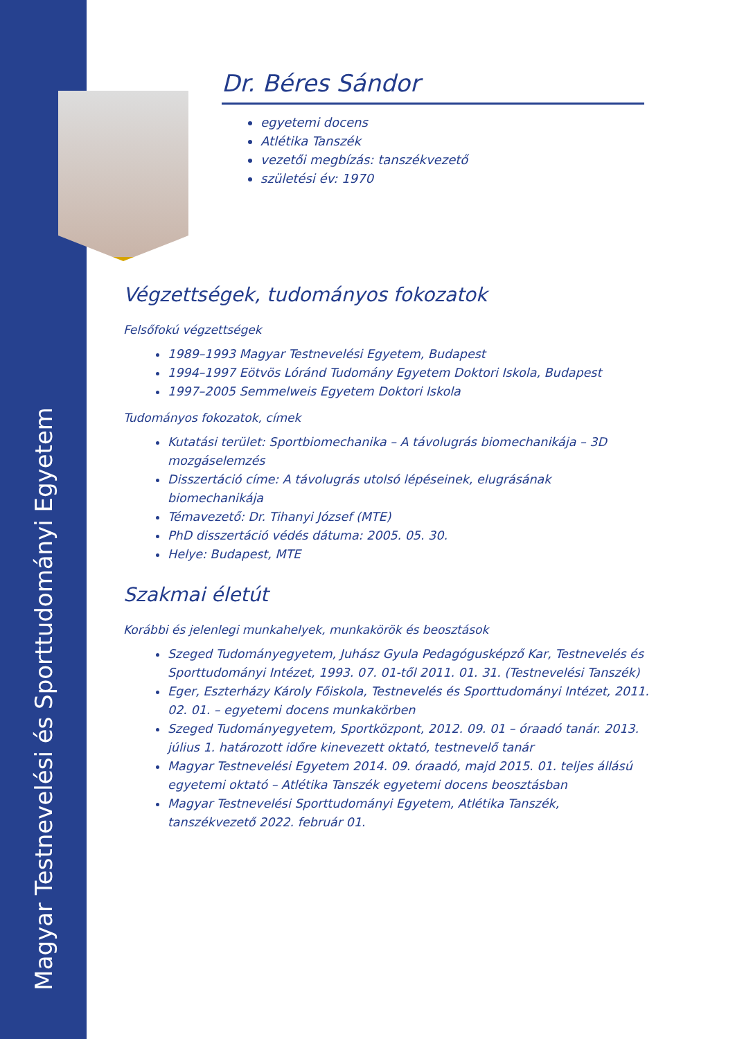Magyar Testnevelési és Sporttudományi Egyetem
Dr. Béres Sándor
egyetemi docens
Atlétika Tanszék
vezetői megbízás: tanszékvezető
születési év: 1970
Végzettségek, tudományos fokozatok
Felsőfokú végzettségek
1989–1993 Magyar Testnevelési Egyetem, Budapest
1994–1997 Eötvös Lóránd Tudomány Egyetem Doktori Iskola, Budapest
1997–2005 Semmelweis Egyetem Doktori Iskola
Tudományos fokozatok, címek
Kutatási terület: Sportbiomechanika – A távolugrás biomechanikája – 3D mozgáselemzés
Disszertáció címe: A távolugrás utolsó lépéseinek, elugrásának biomechanikája
Témavezető: Dr. Tihanyi József (MTE)
PhD disszertáció védés dátuma: 2005. 05. 30.
Helye: Budapest, MTE
Szakmai életút
Korábbi és jelenlegi munkahelyek, munkakörök és beosztások
Szeged Tudományegyetem, Juhász Gyula Pedagógusképző Kar, Testnevelés és Sporttudományi Intézet, 1993. 07. 01-től 2011. 01. 31. (Testnevelési Tanszék)
Eger, Eszterházy Károly Főiskola, Testnevelés és Sporttudományi Intézet, 2011. 02. 01. – egyetemi docens munkakörben
Szeged Tudományegyetem, Sportközpont, 2012. 09. 01 – óraadó tanár. 2013. július 1. határozott időre kinevezett oktató, testnevelő tanár
Magyar Testnevelési Egyetem 2014. 09. óraadó, majd 2015. 01. teljes állású egyetemi oktató – Atlétika Tanszék egyetemi docens beosztásban
Magyar Testnevelési Sporttudományi Egyetem, Atlétika Tanszék, tanszékvezető 2022. február 01.